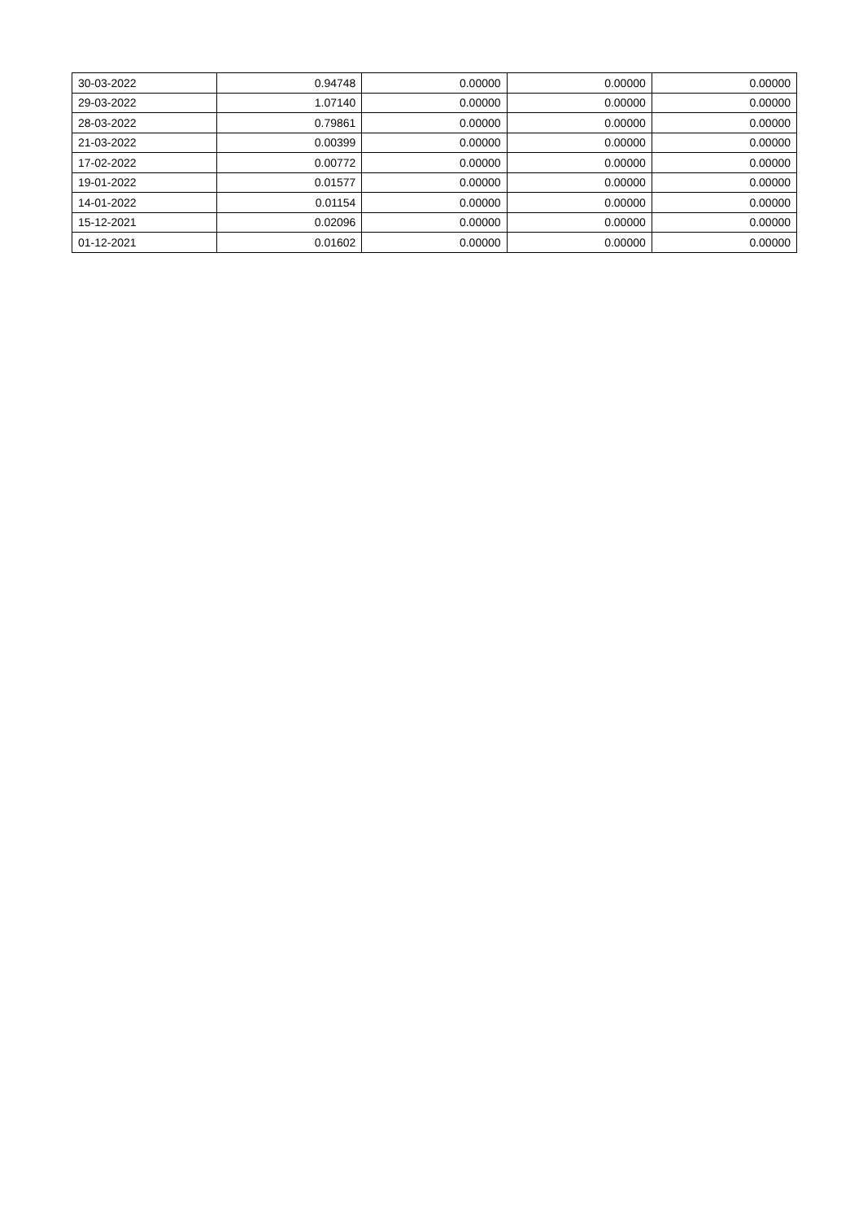| 30-03-2022 | 0.94748 | 0.00000 | 0.00000 | 0.00000 |
| 29-03-2022 | 1.07140 | 0.00000 | 0.00000 | 0.00000 |
| 28-03-2022 | 0.79861 | 0.00000 | 0.00000 | 0.00000 |
| 21-03-2022 | 0.00399 | 0.00000 | 0.00000 | 0.00000 |
| 17-02-2022 | 0.00772 | 0.00000 | 0.00000 | 0.00000 |
| 19-01-2022 | 0.01577 | 0.00000 | 0.00000 | 0.00000 |
| 14-01-2022 | 0.01154 | 0.00000 | 0.00000 | 0.00000 |
| 15-12-2021 | 0.02096 | 0.00000 | 0.00000 | 0.00000 |
| 01-12-2021 | 0.01602 | 0.00000 | 0.00000 | 0.00000 |